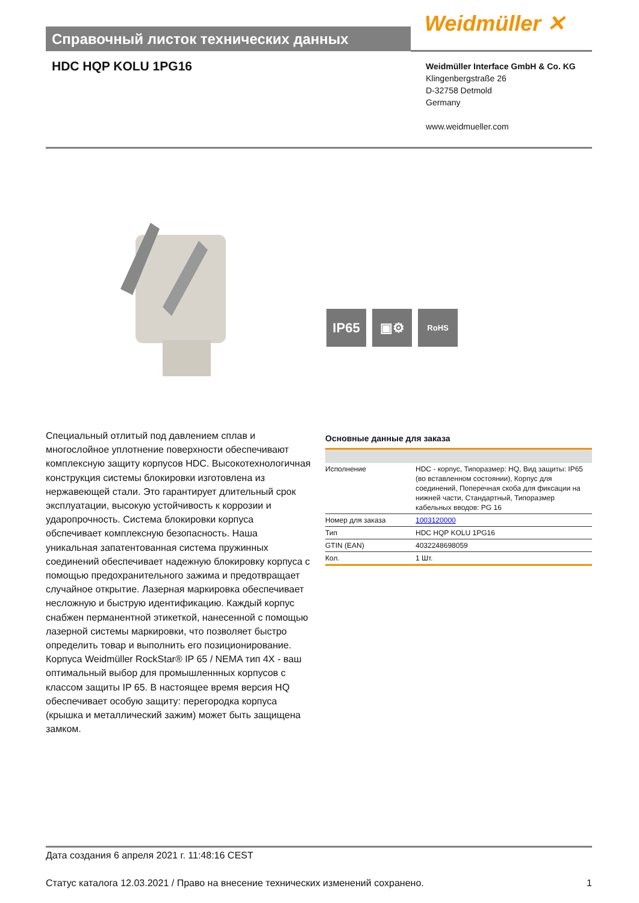Справочный листок технических данных Weidmüller ✕
HDC HQP KOLU 1PG16
Weidmüller Interface GmbH & Co. KG
Klingenbergstraße 26
D-32758 Detmold
Germany
www.weidmueller.com
IP65 ▣⚙
RoHS
Специальный отлитый под давлением сплав и многослойное уплотнение поверхности обеспечивают комплексную защиту корпусов HDC. Высокотехнологичная конструкция системы блокировки изготовлена из нержавеющей стали. Это гарантирует длительный срок эксплуатации, высокую устойчивость к коррозии и ударопрочность. Система блокировки корпуса обспечивает комплексную безопасность. Наша уникальная запатентованная система пружинных соединений обеспечивает надежную блокировку корпуса с помощью предохранительного зажима и предотвращает случайное открытие. Лазерная маркировка обеспечивает несложную и быструю идентификацию. Каждый корпус снабжен перманентной этикеткой, нанесенной с помощью лазерной системы маркировки, что позволяет быстро определить товар и выполнить его позиционирование. Корпуса Weidmüller RockStar® IP 65 / NEMA тип 4X - ваш оптимальный выбор для промышленнных корпусов с классом защиты IP 65. В настоящее время версия HQ обеспечивает особую защиту: перегородка корпуса (крышка и металлический зажим) может быть защищена замком.
Основные данные для заказа
| Исполнение | HDC - корпус, Типоразмер: HQ, Вид защиты: IP65 (во вставленном состоянии), Корпус для соединений, Поперечная скоба для фиксации на нижней части, Стандартный, Типоразмер кабельных вводов: PG 16 |
| Номер для заказа | 1003120000 |
| Тип | HDC HQP KOLU 1PG16 |
| GTIN (EAN) | 4032248698059 |
| Кол. | 1 Шт. |
Дата создания 6 апреля 2021 г. 11:48:16 CEST
Статус каталога 12.03.2021 / Право на внесение технических изменений сохранено. 1